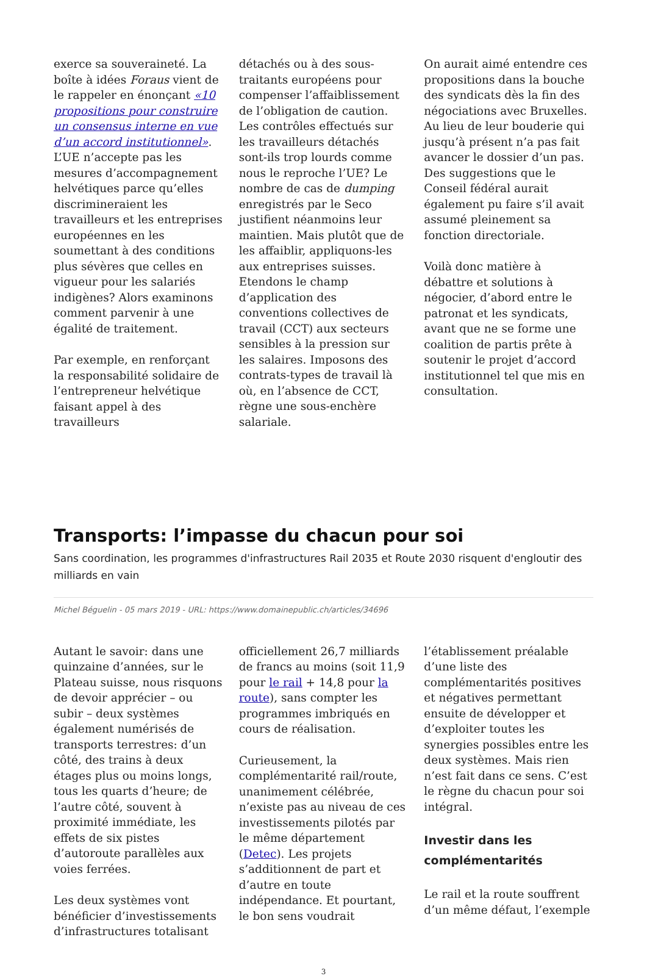exerce sa souveraineté. La boîte à idées Foraus vient de le rappeler en énonçant «10 propositions pour construire un consensus interne en vue d’un accord institutionnel». L’UE n’accepte pas les mesures d’accompagnement helvétiques parce qu’elles discrimineraient les travailleurs et les entreprises européennes en les soumettant à des conditions plus sévères que celles en vigueur pour les salariés indigènes? Alors examinons comment parvenir à une égalité de traitement.
Par exemple, en renforçant la responsabilité solidaire de l’entrepreneur helvétique faisant appel à des travailleurs
détachés ou à des sous-traitants européens pour compenser l’affaiblissement de l’obligation de caution. Les contrôles effectués sur les travailleurs détachés sont-ils trop lourds comme nous le reproche l’UE? Le nombre de cas de dumping enregistrés par le Seco justifient néanmoins leur maintien. Mais plutôt que de les affaiblir, appliquons-les aux entreprises suisses. Etendons le champ d’application des conventions collectives de travail (CCT) aux secteurs sensibles à la pression sur les salaires. Imposons des contrats-types de travail là où, en l’absence de CCT, règne une sous-enchère salariale.
On aurait aimé entendre ces propositions dans la bouche des syndicats dès la fin des négociations avec Bruxelles. Au lieu de leur bouderie qui jusqu’à présent n’a pas fait avancer le dossier d’un pas. Des suggestions que le Conseil fédéral aurait également pu faire s’il avait assumé pleinement sa fonction directoriale.
Voilà donc matière à débattre et solutions à négocier, d’abord entre le patronat et les syndicats, avant que ne se forme une coalition de partis prête à soutenir le projet d’accord institutionnel tel que mis en consultation.
Transports: l’impasse du chacun pour soi
Sans coordination, les programmes d'infrastructures Rail 2035 et Route 2030 risquent d'engloutir des milliards en vain
Michel Béguelin - 05 mars 2019 - URL: https://www.domainepublic.ch/articles/34696
Autant le savoir: dans une quinzaine d’années, sur le Plateau suisse, nous risquons de devoir apprécier – ou subir – deux systèmes également numérisés de transports terrestres: d’un côté, des trains à deux étages plus ou moins longs, tous les quarts d’heure; de l’autre côté, souvent à proximité immédiate, les effets de six pistes d’autoroute parallèles aux voies ferrées.
Les deux systèmes vont bénéficier d’investissements d’infrastructures totalisant
officiellement 26,7 milliards de francs au moins (soit 11,9 pour le rail + 14,8 pour la route), sans compter les programmes imbriqués en cours de réalisation.
Curieusement, la complémentarité rail/route, unanimement célébrée, n’existe pas au niveau de ces investissements pilotés par le même département (Detec). Les projets s’additionnent de part et d’autre en toute indépendance. Et pourtant, le bon sens voudrait
l’établissement préalable d’une liste des complémentarités positives et négatives permettant ensuite de développer et d’exploiter toutes les synergies possibles entre les deux systèmes. Mais rien n’est fait dans ce sens. C’est le règne du chacun pour soi intégral.
Investir dans les complémentarités
Le rail et la route souffrent d’un même défaut, l’exemple
3